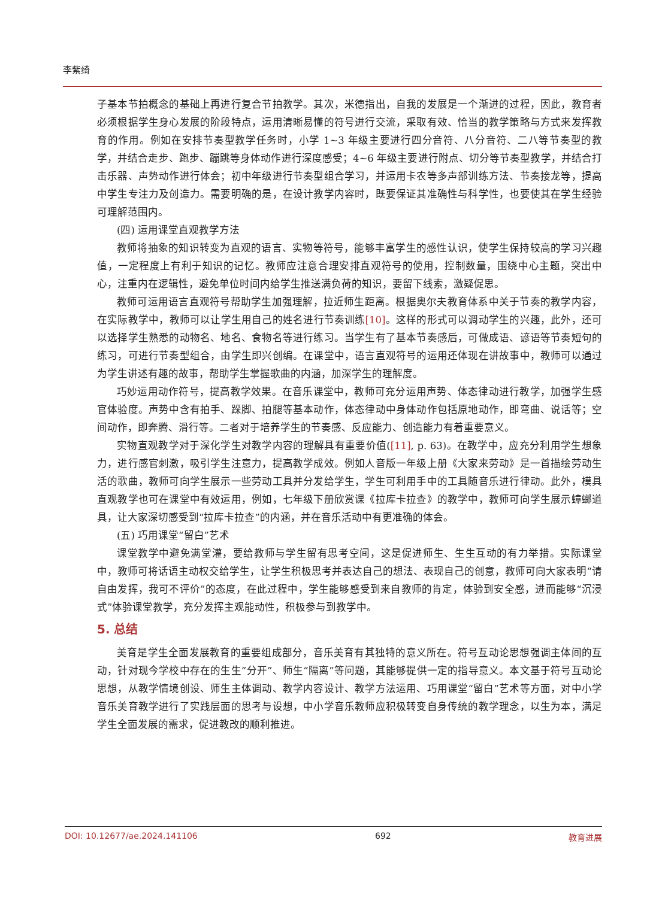李紫绮
子基本节拍概念的基础上再进行复合节拍教学。其次，米德指出，自我的发展是一个渐进的过程，因此，教育者必须根据学生身心发展的阶段特点，运用清晰易懂的符号进行交流，采取有效、恰当的教学策略与方式来发挥教育的作用。例如在安排节奏型教学任务时，小学 1~3 年级主要进行四分音符、八分音符、二八等节奏型的教学，并结合走步、跑步、蹦跳等身体动作进行深度感受；4~6 年级主要进行附点、切分等节奏型教学，并结合打击乐器、声势动作进行体会；初中年级进行节奏型组合学习，并运用卡农等多声部训练方法、节奏接龙等，提高中学生专注力及创造力。需要明确的是，在设计教学内容时，既要保证其准确性与科学性，也要使其在学生经验可理解范围内。
(四) 运用课堂直观教学方法
教师将抽象的知识转变为直观的语言、实物等符号，能够丰富学生的感性认识，使学生保持较高的学习兴趣值，一定程度上有利于知识的记忆。教师应注意合理安排直观符号的使用，控制数量，围绕中心主题，突出中心，注重内在逻辑性，避免单位时间内给学生推送满负荷的知识，要留下线索，激疑促思。
教师可运用语言直观符号帮助学生加强理解，拉近师生距离。根据奥尔夫教育体系中关于节奏的教学内容，在实际教学中，教师可以让学生用自己的姓名进行节奏训练[10]。这样的形式可以调动学生的兴趣，此外，还可以选择学生熟悉的动物名、地名、食物名等进行练习。当学生有了基本节奏感后，可做成语、谚语等节奏短句的练习，可进行节奏型组合，由学生即兴创编。在课堂中，语言直观符号的运用还体现在讲故事中，教师可以通过为学生讲述有趣的故事，帮助学生掌握歌曲的内涵，加深学生的理解度。
巧妙运用动作符号，提高教学效果。在音乐课堂中，教师可充分运用声势、体态律动进行教学，加强学生感官体验度。声势中含有拍手、跺脚、拍腿等基本动作，体态律动中身体动作包括原地动作，即弯曲、说话等；空间动作，即奔腾、滑行等。二者对于培养学生的节奏感、反应能力、创造能力有着重要意义。
实物直观教学对于深化学生对教学内容的理解具有重要价值([11], p. 63)。在教学中，应充分利用学生想象力，进行感官刺激，吸引学生注意力，提高教学成效。例如人音版一年级上册《大家来劳动》是一首描绘劳动生活的歌曲，教师可向学生展示一些劳动工具并分发给学生，学生可利用手中的工具随音乐进行律动。此外，模具直观教学也可在课堂中有效运用，例如，七年级下册欣赏课《拉库卡拉查》的教学中，教师可向学生展示蟑螂道具，让大家深切感受到“拉库卡拉查”的内涵，并在音乐活动中有更准确的体会。
(五) 巧用课堂“留白”艺术
课堂教学中避免满堂灌，要给教师与学生留有思考空间，这是促进师生、生生互动的有力举措。实际课堂中，教师可将话语主动权交给学生，让学生积极思考并表达自己的想法、表现自己的创意，教师可向大家表明“请自由发挥，我可不评价”的态度，在此过程中，学生能够感受到来自教师的肯定，体验到安全感，进而能够“沉浸式”体验课堂教学，充分发挥主观能动性，积极参与到教学中。
5. 总结
美育是学生全面发展教育的重要组成部分，音乐美育有其独特的意义所在。符号互动论思想强调主体间的互动，针对现今学校中存在的生生“分开”、师生“隔离”等问题，其能够提供一定的指导意义。本文基于符号互动论思想，从教学情境创设、师生主体调动、教学内容设计、教学方法运用、巧用课堂“留白”艺术等方面，对中小学音乐美育教学进行了实践层面的思考与设想，中小学音乐教师应积极转变自身传统的教学理念，以生为本，满足学生全面发展的需求，促进教改的顺利推进。
DOI: 10.12677/ae.2024.141106 692 教育进展